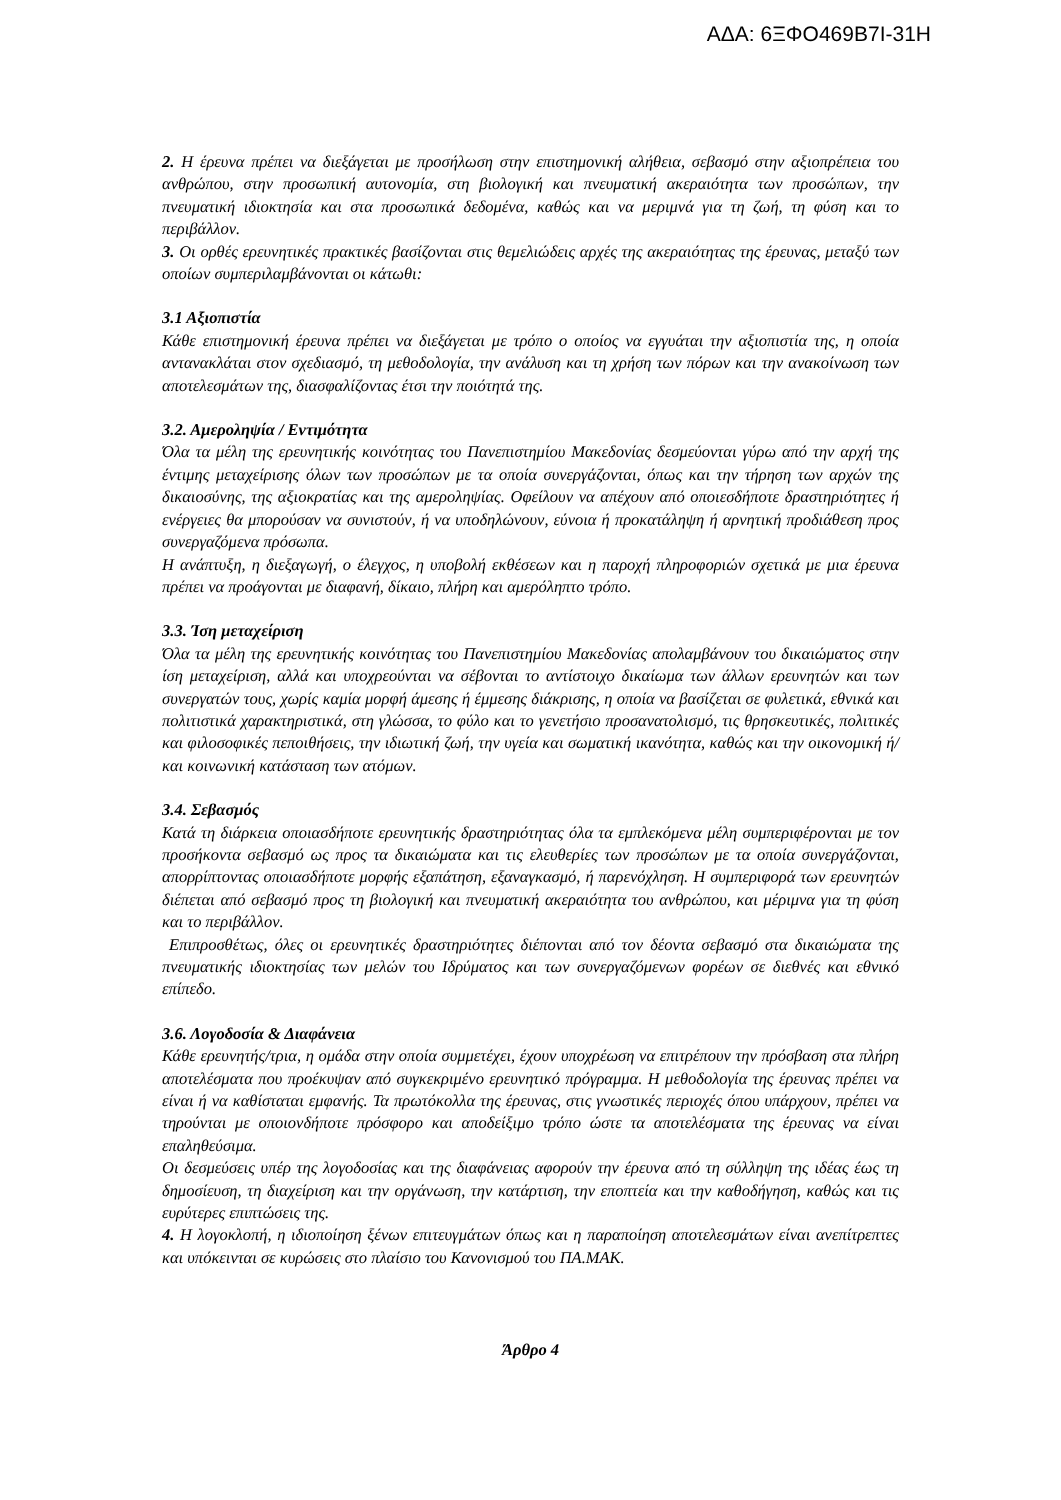ΑΔΑ: 6ΞΦΟ469Β7Ι-31Η
2. Η έρευνα πρέπει να διεξάγεται με προσήλωση στην επιστημονική αλήθεια, σεβασμό στην αξιοπρέπεια του ανθρώπου, στην προσωπική αυτονομία, στη βιολογική και πνευματική ακεραιότητα των προσώπων, την πνευματική ιδιοκτησία και στα προσωπικά δεδομένα, καθώς και να μεριμνά για τη ζωή, τη φύση και το περιβάλλον.
3. Οι ορθές ερευνητικές πρακτικές βασίζονται στις θεμελιώδεις αρχές της ακεραιότητας της έρευνας, μεταξύ των οποίων συμπεριλαμβάνονται οι κάτωθι:
3.1 Αξιοπιστία
Κάθε επιστημονική έρευνα πρέπει να διεξάγεται με τρόπο ο οποίος να εγγυάται την αξιοπιστία της, η οποία αντανακλάται στον σχεδιασμό, τη μεθοδολογία, την ανάλυση και τη χρήση των πόρων και την ανακοίνωση των αποτελεσμάτων της, διασφαλίζοντας έτσι την ποιότητά της.
3.2. Αμεροληψία / Εντιμότητα
Όλα τα μέλη της ερευνητικής κοινότητας του Πανεπιστημίου Μακεδονίας δεσμεύονται γύρω από την αρχή της έντιμης μεταχείρισης όλων των προσώπων με τα οποία συνεργάζονται, όπως και την τήρηση των αρχών της δικαιοσύνης, της αξιοκρατίας και της αμεροληψίας. Οφείλουν να απέχουν από οποιεσδήποτε δραστηριότητες ή ενέργειες θα μπορούσαν να συνιστούν, ή να υποδηλώνουν, εύνοια ή προκατάληψη ή αρνητική προδιάθεση προς συνεργαζόμενα πρόσωπα.
Η ανάπτυξη, η διεξαγωγή, ο έλεγχος, η υποβολή εκθέσεων και η παροχή πληροφοριών σχετικά με μια έρευνα πρέπει να προάγονται με διαφανή, δίκαιο, πλήρη και αμερόληπτο τρόπο.
3.3. Ίση μεταχείριση
Όλα τα μέλη της ερευνητικής κοινότητας του Πανεπιστημίου Μακεδονίας απολαμβάνουν του δικαιώματος στην ίση μεταχείριση, αλλά και υποχρεούνται να σέβονται το αντίστοιχο δικαίωμα των άλλων ερευνητών και των συνεργατών τους, χωρίς καμία μορφή άμεσης ή έμμεσης διάκρισης, η οποία να βασίζεται σε φυλετικά, εθνικά και πολιτιστικά χαρακτηριστικά, στη γλώσσα, το φύλο και το γενετήσιο προσανατολισμό, τις θρησκευτικές, πολιτικές και φιλοσοφικές πεποιθήσεις, την ιδιωτική ζωή, την υγεία και σωματική ικανότητα, καθώς και την οικονομική ή/και κοινωνική κατάσταση των ατόμων.
3.4. Σεβασμός
Κατά τη διάρκεια οποιασδήποτε ερευνητικής δραστηριότητας όλα τα εμπλεκόμενα μέλη συμπεριφέρονται με τον προσήκοντα σεβασμό ως προς τα δικαιώματα και τις ελευθερίες των προσώπων με τα οποία συνεργάζονται, απορρίπτοντας οποιασδήποτε μορφής εξαπάτηση, εξαναγκασμό, ή παρενόχληση. Η συμπεριφορά των ερευνητών διέπεται από σεβασμό προς τη βιολογική και πνευματική ακεραιότητα του ανθρώπου, και μέριμνα για τη φύση και το περιβάλλον.
Επιπροσθέτως, όλες οι ερευνητικές δραστηριότητες διέπονται από τον δέοντα σεβασμό στα δικαιώματα της πνευματικής ιδιοκτησίας των μελών του Ιδρύματος και των συνεργαζόμενων φορέων σε διεθνές και εθνικό επίπεδο.
3.6. Λογοδοσία & Διαφάνεια
Κάθε ερευνητής/τρια, η ομάδα στην οποία συμμετέχει, έχουν υποχρέωση να επιτρέπουν την πρόσβαση στα πλήρη αποτελέσματα που προέκυψαν από συγκεκριμένο ερευνητικό πρόγραμμα. Η μεθοδολογία της έρευνας πρέπει να είναι ή να καθίσταται εμφανής. Τα πρωτόκολλα της έρευνας, στις γνωστικές περιοχές όπου υπάρχουν, πρέπει να τηρούνται με οποιονδήποτε πρόσφορο και αποδείξιμο τρόπο ώστε τα αποτελέσματα της έρευνας να είναι επαληθεύσιμα.
Οι δεσμεύσεις υπέρ της λογοδοσίας και της διαφάνειας αφορούν την έρευνα από τη σύλληψη της ιδέας έως τη δημοσίευση, τη διαχείριση και την οργάνωση, την κατάρτιση, την εποπτεία και την καθοδήγηση, καθώς και τις ευρύτερες επιπτώσεις της.
4. Η λογοκλοπή, η ιδιοποίηση ξένων επιτευγμάτων όπως και η παραποίηση αποτελεσμάτων είναι ανεπίτρεπτες και υπόκεινται σε κυρώσεις στο πλαίσιο του Κανονισμού του ΠΑ.ΜΑΚ.
Άρθρο 4